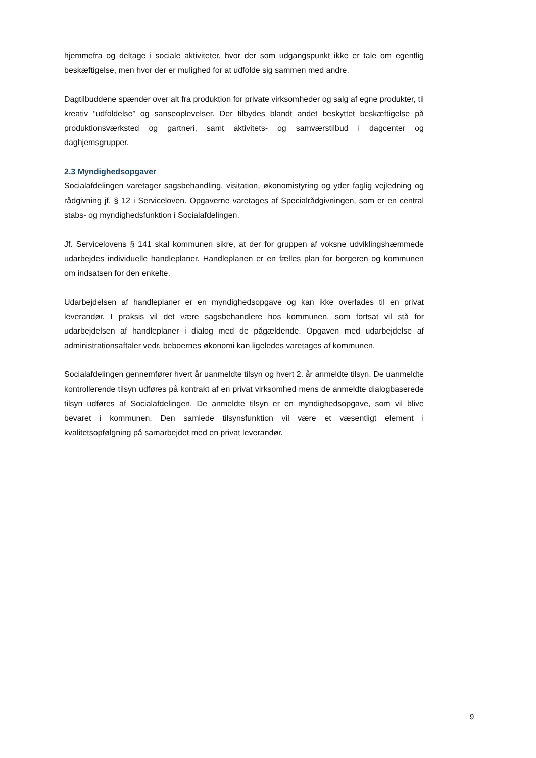hjemmefra og deltage i sociale aktiviteter, hvor der som udgangspunkt ikke er tale om egentlig beskæftigelse, men hvor der er mulighed for at udfolde sig sammen med andre.
Dagtilbuddene spænder over alt fra produktion for private virksomheder og salg af egne produkter, til kreativ ”udfoldelse” og sanseoplevelser. Der tilbydes blandt andet beskyttet beskæftigelse på produktionsværksted og gartneri, samt aktivitets- og samværstilbud i dagcenter og daghjemsgrupper.
2.3 Myndighedsopgaver
Socialafdelingen varetager sagsbehandling, visitation, økonomistyring og yder faglig vejledning og rådgivning jf. § 12 i Serviceloven. Opgaverne varetages af Specialrådgivningen, som er en central stabs- og myndighedsfunktion i Socialafdelingen.
Jf. Servicelovens § 141 skal kommunen sikre, at der for gruppen af voksne udviklingshæmmede udarbejdes individuelle handleplaner. Handleplanen er en fælles plan for borgeren og kommunen om indsatsen for den enkelte.
Udarbejdelsen af handleplaner er en myndighedsopgave og kan ikke overlades til en privat leverandør. I praksis vil det være sagsbehandlere hos kommunen, som fortsat vil stå for udarbejdelsen af handleplaner i dialog med de pågældende. Opgaven med udarbejdelse af administrationsaftaler vedr. beboernes økonomi kan ligeledes varetages af kommunen.
Socialafdelingen gennemfører hvert år uanmeldte tilsyn og hvert 2. år anmeldte tilsyn. De uanmeldte kontrollerende tilsyn udføres på kontrakt af en privat virksomhed mens de anmeldte dialogbaserede tilsyn udføres af Socialafdelingen. De anmeldte tilsyn er en myndighedsopgave, som vil blive bevaret i kommunen. Den samlede tilsynsfunktion vil være et væsentligt element i kvalitetsopfølgning på samarbejdet med en privat leverandør.
9